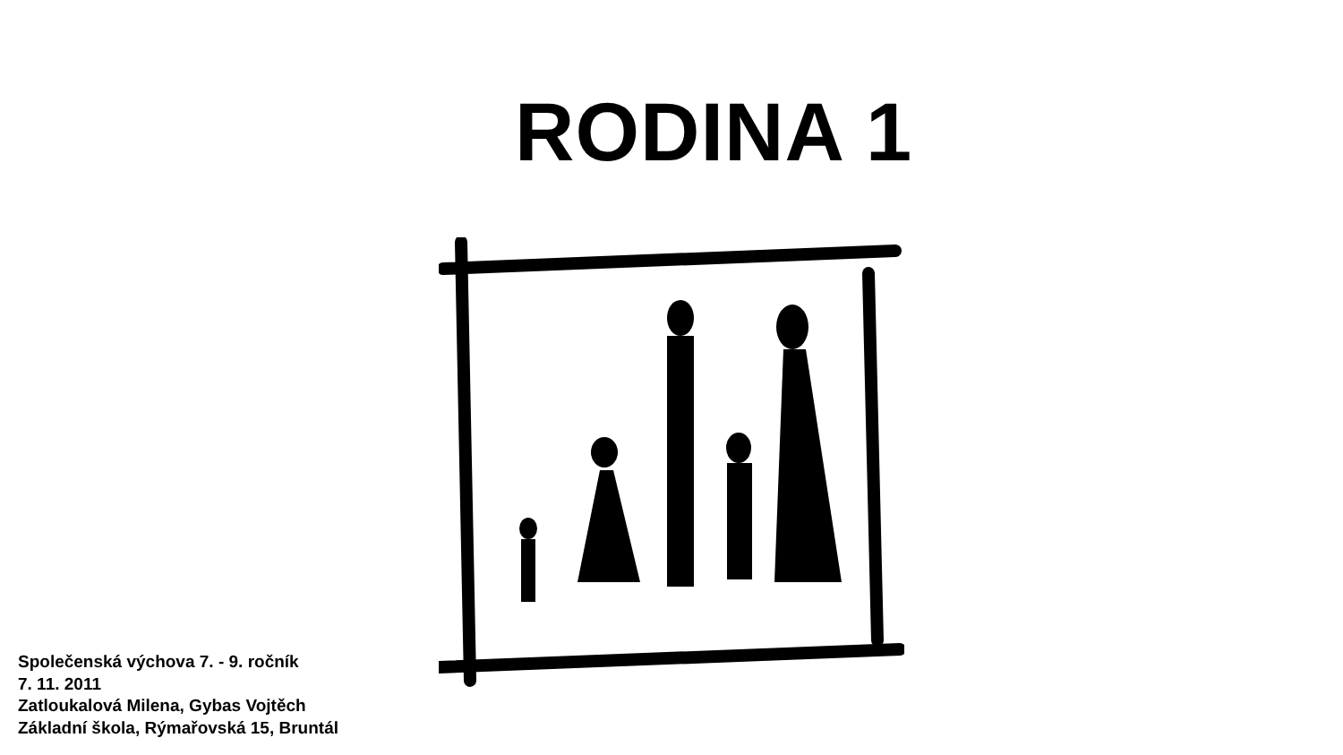RODINA 1
Společenská výchova 7. - 9. ročník
7. 11. 2011
Zatloukalová Milena, Gybas Vojtěch
Základní škola, Rýmařovská 15, Bruntál